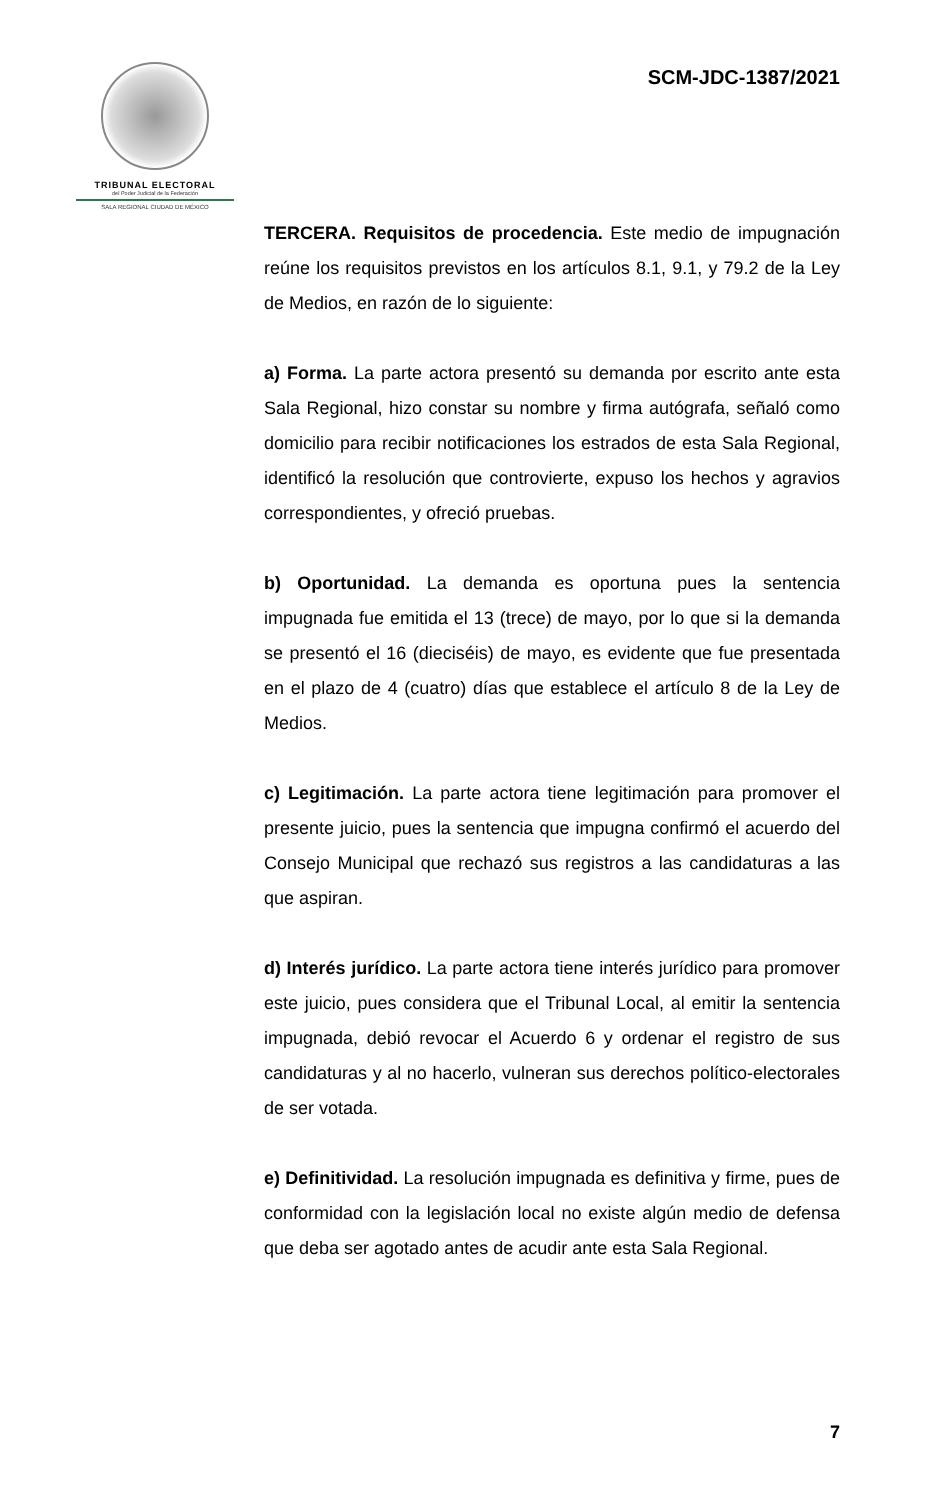TRIBUNAL ELECTORAL
del Poder Judicial de la Federación
SALA REGIONAL CIUDAD DE MÉXICO
SCM-JDC-1387/2021
TERCERA. Requisitos de procedencia. Este medio de impugnación reúne los requisitos previstos en los artículos 8.1, 9.1, y 79.2 de la Ley de Medios, en razón de lo siguiente:
a) Forma. La parte actora presentó su demanda por escrito ante esta Sala Regional, hizo constar su nombre y firma autógrafa, señaló como domicilio para recibir notificaciones los estrados de esta Sala Regional, identificó la resolución que controvierte, expuso los hechos y agravios correspondientes, y ofreció pruebas.
b) Oportunidad. La demanda es oportuna pues la sentencia impugnada fue emitida el 13 (trece) de mayo, por lo que si la demanda se presentó el 16 (dieciséis) de mayo, es evidente que fue presentada en el plazo de 4 (cuatro) días que establece el artículo 8 de la Ley de Medios.
c) Legitimación. La parte actora tiene legitimación para promover el presente juicio, pues la sentencia que impugna confirmó el acuerdo del Consejo Municipal que rechazó sus registros a las candidaturas a las que aspiran.
d) Interés jurídico. La parte actora tiene interés jurídico para promover este juicio, pues considera que el Tribunal Local, al emitir la sentencia impugnada, debió revocar el Acuerdo 6 y ordenar el registro de sus candidaturas y al no hacerlo, vulneran sus derechos político-electorales de ser votada.
e) Definitividad. La resolución impugnada es definitiva y firme, pues de conformidad con la legislación local no existe algún medio de defensa que deba ser agotado antes de acudir ante esta Sala Regional.
7